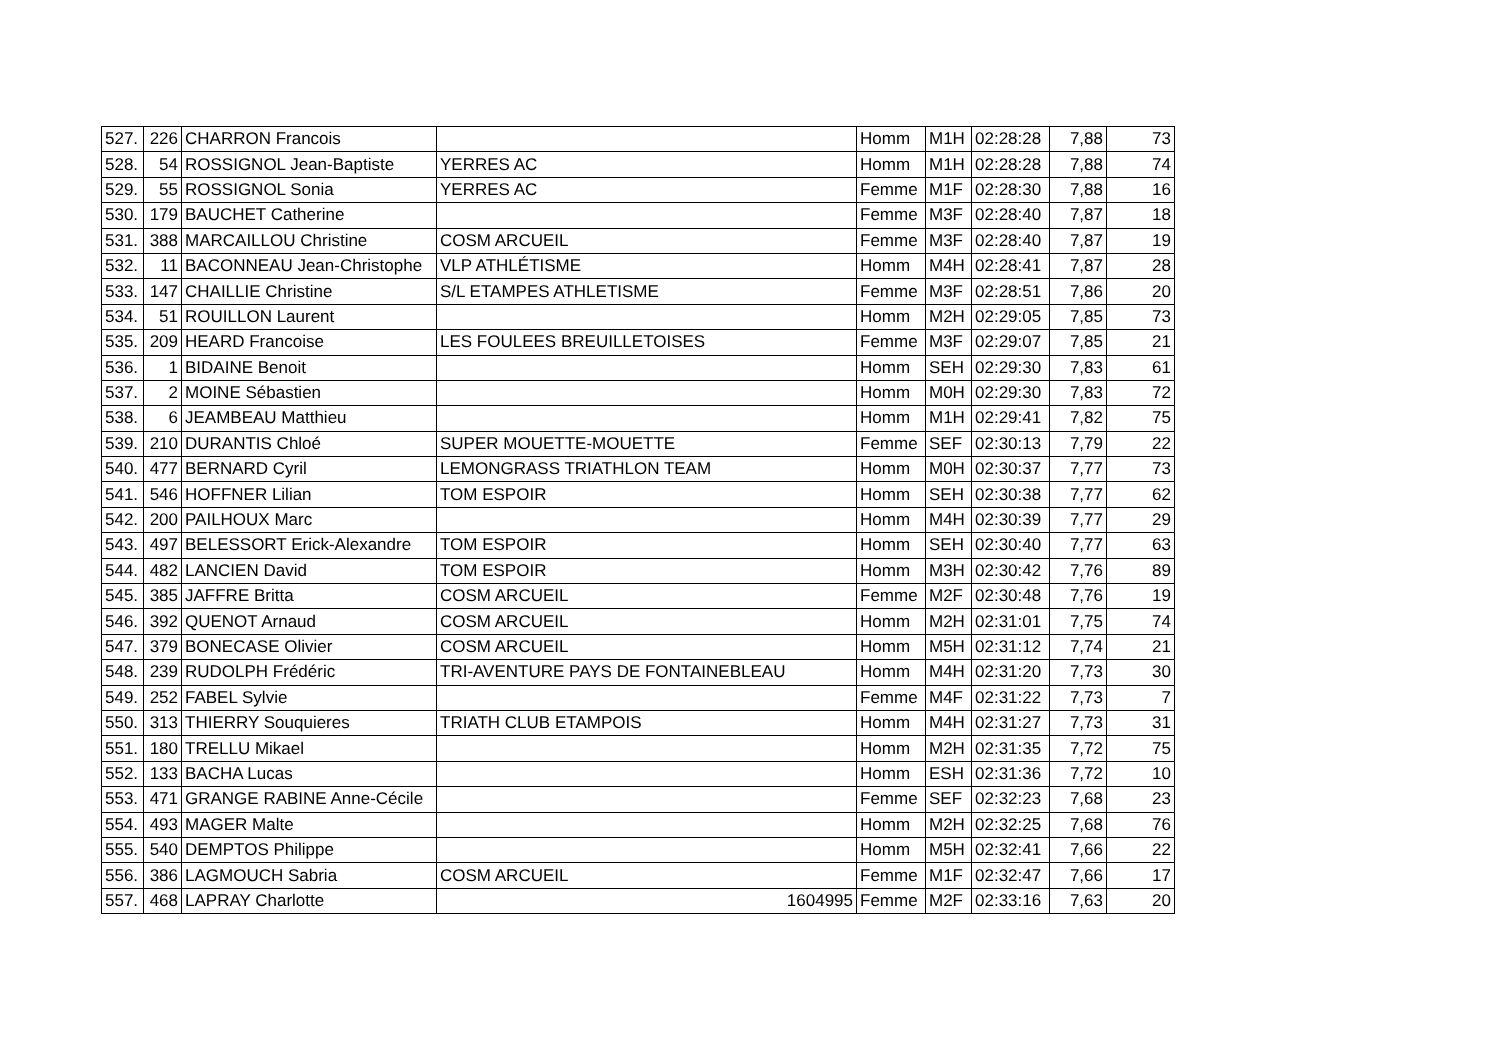| 527. | 226 | CHARRON Francois | | Homm | M1H | 02:28:28 | 7,88 | 73 |
| 528. | 54 | ROSSIGNOL Jean-Baptiste | YERRES AC | Homm | M1H | 02:28:28 | 7,88 | 74 |
| 529. | 55 | ROSSIGNOL Sonia | YERRES AC | Femme | M1F | 02:28:30 | 7,88 | 16 |
| 530. | 179 | BAUCHET Catherine | | Femme | M3F | 02:28:40 | 7,87 | 18 |
| 531. | 388 | MARCAILLOU Christine | COSM ARCUEIL | Femme | M3F | 02:28:40 | 7,87 | 19 |
| 532. | 11 | BACONNEAU Jean-Christophe | VLP ATHLÉTISME | Homm | M4H | 02:28:41 | 7,87 | 28 |
| 533. | 147 | CHAILLIE Christine | S/L ETAMPES ATHLETISME | Femme | M3F | 02:28:51 | 7,86 | 20 |
| 534. | 51 | ROUILLON Laurent | | Homm | M2H | 02:29:05 | 7,85 | 73 |
| 535. | 209 | HEARD Francoise | LES FOULEES BREUILLETOISES | Femme | M3F | 02:29:07 | 7,85 | 21 |
| 536. | 1 | BIDAINE Benoit | | Homm | SEH | 02:29:30 | 7,83 | 61 |
| 537. | 2 | MOINE Sébastien | | Homm | M0H | 02:29:30 | 7,83 | 72 |
| 538. | 6 | JEAMBEAU Matthieu | | Homm | M1H | 02:29:41 | 7,82 | 75 |
| 539. | 210 | DURANTIS Chloé | SUPER MOUETTE-MOUETTE | Femme | SEF | 02:30:13 | 7,79 | 22 |
| 540. | 477 | BERNARD Cyril | LEMONGRASS TRIATHLON TEAM | Homm | M0H | 02:30:37 | 7,77 | 73 |
| 541. | 546 | HOFFNER Lilian | TOM ESPOIR | Homm | SEH | 02:30:38 | 7,77 | 62 |
| 542. | 200 | PAILHOUX Marc | | Homm | M4H | 02:30:39 | 7,77 | 29 |
| 543. | 497 | BELESSORT Erick-Alexandre | TOM ESPOIR | Homm | SEH | 02:30:40 | 7,77 | 63 |
| 544. | 482 | LANCIEN David | TOM ESPOIR | Homm | M3H | 02:30:42 | 7,76 | 89 |
| 545. | 385 | JAFFRE Britta | COSM ARCUEIL | Femme | M2F | 02:30:48 | 7,76 | 19 |
| 546. | 392 | QUENOT Arnaud | COSM ARCUEIL | Homm | M2H | 02:31:01 | 7,75 | 74 |
| 547. | 379 | BONECASE Olivier | COSM ARCUEIL | Homm | M5H | 02:31:12 | 7,74 | 21 |
| 548. | 239 | RUDOLPH Frédéric | TRI-AVENTURE PAYS DE FONTAINEBLEAU | Homm | M4H | 02:31:20 | 7,73 | 30 |
| 549. | 252 | FABEL Sylvie | | Femme | M4F | 02:31:22 | 7,73 | 7 |
| 550. | 313 | THIERRY Souquieres | TRIATH CLUB ETAMPOIS | Homm | M4H | 02:31:27 | 7,73 | 31 |
| 551. | 180 | TRELLU Mikael | | Homm | M2H | 02:31:35 | 7,72 | 75 |
| 552. | 133 | BACHA Lucas | | Homm | ESH | 02:31:36 | 7,72 | 10 |
| 553. | 471 | GRANGE RABINE Anne-Cécile | | Femme | SEF | 02:32:23 | 7,68 | 23 |
| 554. | 493 | MAGER Malte | | Homm | M2H | 02:32:25 | 7,68 | 76 |
| 555. | 540 | DEMPTOS Philippe | | Homm | M5H | 02:32:41 | 7,66 | 22 |
| 556. | 386 | LAGMOUCH Sabria | COSM ARCUEIL | Femme | M1F | 02:32:47 | 7,66 | 17 |
| 557. | 468 | LAPRAY Charlotte | 1604995 | Femme | M2F | 02:33:16 | 7,63 | 20 |